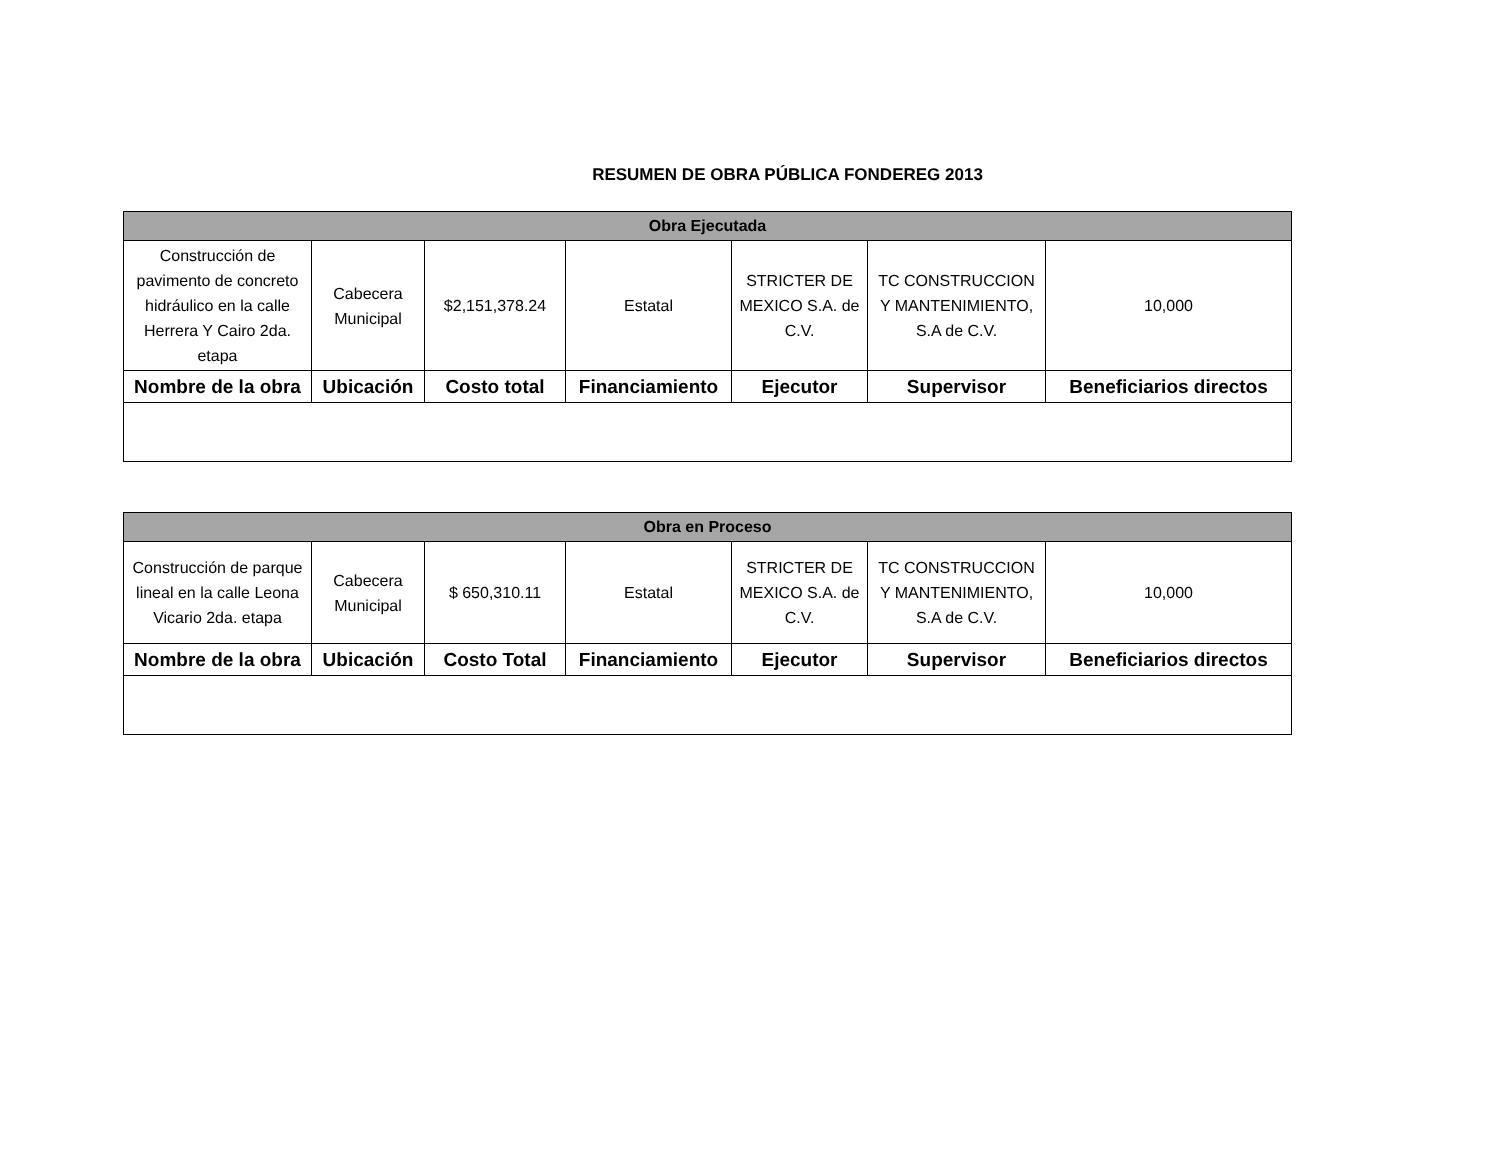RESUMEN DE OBRA PÚBLICA FONDEREG 2013
| Obra Ejecutada | | | | | | |
| --- | --- | --- | --- | --- | --- | --- |
| Construcción de pavimento de concreto hidráulico en la calle Herrera Y Cairo 2da. etapa | Cabecera Municipal | $2,151,378.24 | Estatal | STRICTER DE MEXICO S.A. de C.V. | TC CONSTRUCCION Y MANTENIMIENTO, S.A de C.V. | 10,000 |
| Nombre de la obra | Ubicación | Costo total | Financiamiento | Ejecutor | Supervisor | Beneficiarios directos |
| Obra en Proceso | | | | | | |
| --- | --- | --- | --- | --- | --- | --- |
| Construcción de parque lineal en la calle Leona Vicario 2da. etapa | Cabecera Municipal | $ 650,310.11 | Estatal | STRICTER DE MEXICO S.A. de C.V. | TC CONSTRUCCION Y MANTENIMIENTO, S.A de C.V. | 10,000 |
| Nombre de la obra | Ubicación | Costo Total | Financiamiento | Ejecutor | Supervisor | Beneficiarios directos |